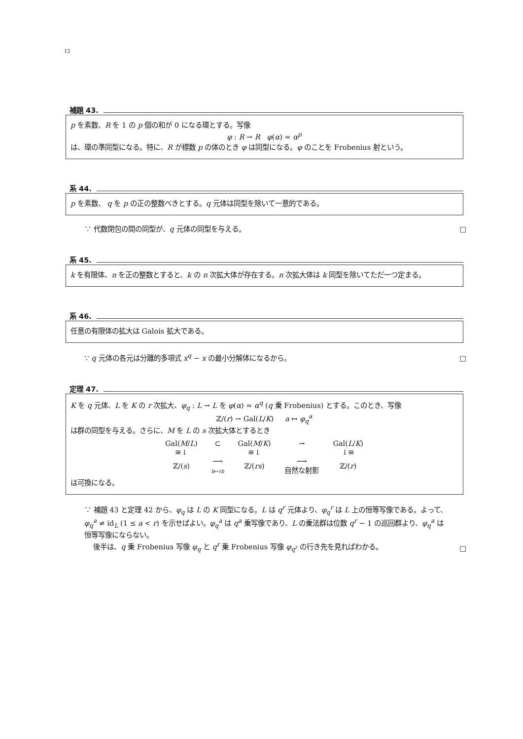12
補題 43.
p を素数、R を 1 の p 個の和が 0 になる環とする。写像
φ : R → R φ(α) = α<sup>p</sup>
は、環の準同型になる。特に、R が標数 p の体のとき φ は同型になる。φ のことを Frobenius 射という。
系 44.
p を素数、 q を p の正の整数べきとする。q 元体は同型を除いて一意的である。
∵ 代数閉包の間の同型が、q 元体の同型を与える。
□
系 45.
k を有限体、n を正の整数とすると、k の n 次拡大体が存在する。n 次拡大体は k 同型を除いてただ一つ定まる。
系 46.
任意の有限体の拡大は Galois 拡大である。
∵ q 元体の各元は分離的多項式 x<sup>q</sup> − x の最小分解体になるから。
□
定理 47.
K を q 元体、L を K の r 次拡大、φ<sub>q</sub> : L → L を φ(α) = α<sup>q</sup> (q 乗 Frobenius) とする。このとき、写像
ℤ/(r) → Gal(L/K) a ↦ φ<sub>q</sub><sup>a</sup>
は群の同型を与える。さらに、M を L の s 次拡大体とするとき
| Gal( M / L ) | ⊂ | Gal( M / K ) | → | Gal( L / K ) |
| ≅↓ | | ≅↓ | | ↓≅ |
| ℤ/( s ) | ⟶ b ↦ rb | ℤ/( rs ) | ⟶ 自然な射影 | ℤ/( r ) |
は可換になる。
∵ 補題 43 と定理 42 から、φ<sub>q</sub> は L の K 同型になる。L は q<sup>r</sup> 元体より、φ<sub>q</sub><sup>r</sup> は L 上の恒等写像である。よって、φ<sub>q</sub><sup>a</sup> ≠ id<sub>L</sub> (1 ≤ a < r) を示せばよい。φ<sub>q</sub><sup>a</sup> は q<sup>a</sup> 乗写像であり、L の乗法群は位数 q<sup>r</sup> − 1 の巡回群より、φ<sub>q</sub><sup>a</sup> は恒等写像にならない。
後半は、q 乗 Frobenius 写像 φ<sub>q</sub> と q<sup>r</sup> 乗 Frobenius 写像 φ<sub>q<sup>r</sup></sub> の行き先を見ればわかる。
□